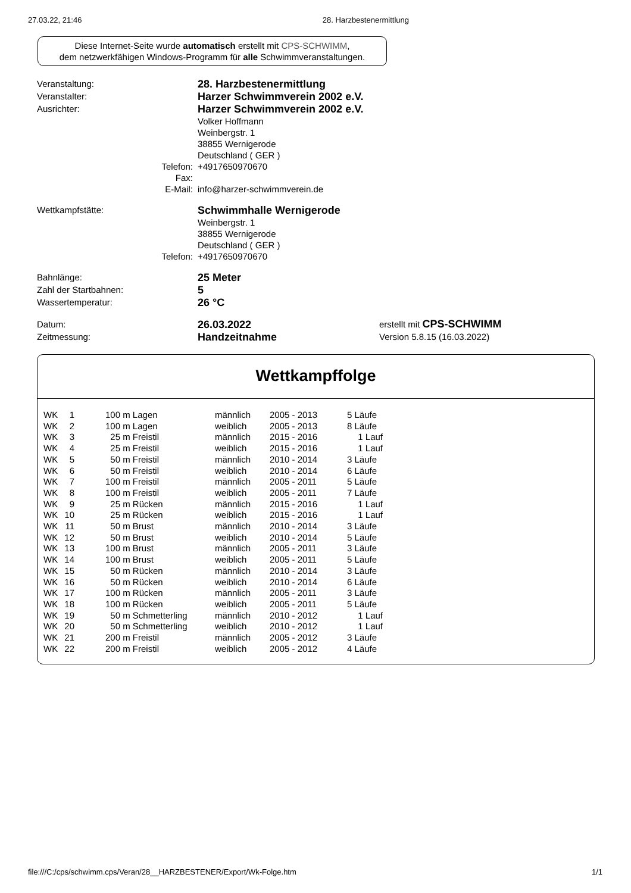27.03.22, 21:46 28. Harzbestenermittlung
Diese Internet-Seite wurde automatisch erstellt mit CPS-SCHWIMM,
dem netzwerkfähigen Windows-Programm für alle Schwimmveranstaltungen.
| Veranstaltung: | | 28. Harzbestenermittlung | |
| Veranstalter: | | Harzer Schwimmverein 2002 e.V. | |
| Ausrichter: | | Harzer Schwimmverein 2002 e.V. | |
| | | Volker Hoffmann | |
| | | Weinbergstr. 1 | |
| | | 38855 Wernigerode | |
| | | Deutschland ( GER ) | |
| | Telefon: | +4917650970670 | |
| | Fax: | | |
| | E-Mail: | info@harzer-schwimmverein.de | |
| Wettkampfstätte: | | Schwimmhalle Wernigerode | |
| | | Weinbergstr. 1 | |
| | | 38855 Wernigerode | |
| | | Deutschland ( GER ) | |
| | Telefon: | +4917650970670 | |
| Bahnlänge: | | 25 Meter | |
| Zahl der Startbahnen: | | 5 | |
| Wassertemperatur: | | 26 °C | |
| Datum: | | 26.03.2022 | erstellt mit CPS-SCHWIMM |
| Zeitmessung: | | Handzeitnahme | Version 5.8.15 (16.03.2022) |
Wettkampffolge
| WK | 1 | | 100 m Lagen | männlich | 2005 - 2013 | 5 Läufe |
| WK | 2 | | 100 m Lagen | weiblich | 2005 - 2013 | 8 Läufe |
| WK | 3 | | 25 m Freistil | männlich | 2015 - 2016 | 1 Lauf |
| WK | 4 | | 25 m Freistil | weiblich | 2015 - 2016 | 1 Lauf |
| WK | 5 | | 50 m Freistil | männlich | 2010 - 2014 | 3 Läufe |
| WK | 6 | | 50 m Freistil | weiblich | 2010 - 2014 | 6 Läufe |
| WK | 7 | | 100 m Freistil | männlich | 2005 - 2011 | 5 Läufe |
| WK | 8 | | 100 m Freistil | weiblich | 2005 - 2011 | 7 Läufe |
| WK | 9 | | 25 m Rücken | männlich | 2015 - 2016 | 1 Lauf |
| WK | 10 | | 25 m Rücken | weiblich | 2015 - 2016 | 1 Lauf |
| WK | 11 | | 50 m Brust | männlich | 2010 - 2014 | 3 Läufe |
| WK | 12 | | 50 m Brust | weiblich | 2010 - 2014 | 5 Läufe |
| WK | 13 | | 100 m Brust | männlich | 2005 - 2011 | 3 Läufe |
| WK | 14 | | 100 m Brust | weiblich | 2005 - 2011 | 5 Läufe |
| WK | 15 | | 50 m Rücken | männlich | 2010 - 2014 | 3 Läufe |
| WK | 16 | | 50 m Rücken | weiblich | 2010 - 2014 | 6 Läufe |
| WK | 17 | | 100 m Rücken | männlich | 2005 - 2011 | 3 Läufe |
| WK | 18 | | 100 m Rücken | weiblich | 2005 - 2011 | 5 Läufe |
| WK | 19 | | 50 m Schmetterling | männlich | 2010 - 2012 | 1 Lauf |
| WK | 20 | | 50 m Schmetterling | weiblich | 2010 - 2012 | 1 Lauf |
| WK | 21 | | 200 m Freistil | männlich | 2005 - 2012 | 3 Läufe |
| WK | 22 | | 200 m Freistil | weiblich | 2005 - 2012 | 4 Läufe |
file:///C:/cps/schwimm.cps/Veran/28__HARZBESTENER/Export/Wk-Folge.htm 1/1